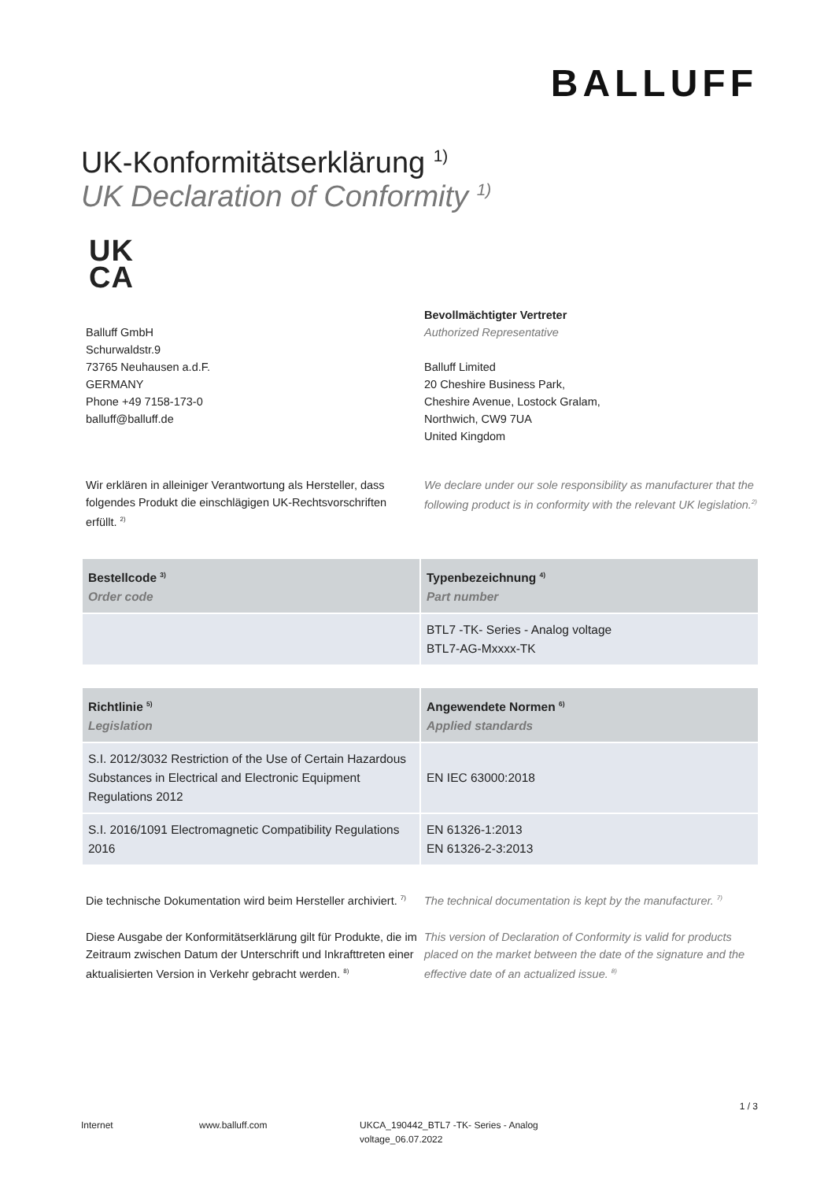BALLUFF
UK-Konformitätserklärung <sup>1)</sup>
UK Declaration of Conformity <sup>1)</sup>
UK
CA
Balluff GmbH
Schurwaldstr.9
73765 Neuhausen a.d.F.
GERMANY
Phone +49 7158-173-0
balluff@balluff.de
Bevollmächtigter Vertreter
Authorized Representative
Balluff Limited
20 Cheshire Business Park,
Cheshire Avenue, Lostock Gralam,
Northwich, CW9 7UA
United Kingdom
Wir erklären in alleiniger Verantwortung als Hersteller, dass folgendes Produkt die einschlägigen UK-Rechtsvorschriften erfüllt. <sup>2)</sup>
We declare under our sole responsibility as manufacturer that the following product is in conformity with the relevant UK legislation.<sup>2)</sup>
| Bestellcode <sup>3)</sup> Order code | Typenbezeichnung <sup>4)</sup> Part number |
| --- | --- |
| | BTL7 -TK- Series - Analog voltage BTL7-AG-Mxxxx-TK |
| Richtlinie <sup>5)</sup> Legislation | Angewendete Normen <sup>6)</sup> Applied standards |
| --- | --- |
| S.I. 2012/3032 Restriction of the Use of Certain Hazardous Substances in Electrical and Electronic Equipment Regulations 2012 | EN IEC 63000:2018 |
| S.I. 2016/1091 Electromagnetic Compatibility Regulations 2016 | EN 61326-1:2013 EN 61326-2-3:2013 |
Die technische Dokumentation wird beim Hersteller archiviert. <sup>7)</sup>
The technical documentation is kept by the manufacturer. <sup>7)</sup>
Diese Ausgabe der Konformitätserklärung gilt für Produkte, die im Zeitraum zwischen Datum der Unterschrift und Inkrafttreten einer aktualisierten Version in Verkehr gebracht werden. <sup>8)</sup>
This version of Declaration of Conformity is valid for products placed on the market between the date of the signature and the effective date of an actualized issue. <sup>8)</sup>
1 / 3
Internet www.balluff.com UKCA_190442_BTL7 -TK- Series - Analog voltage_06.07.2022